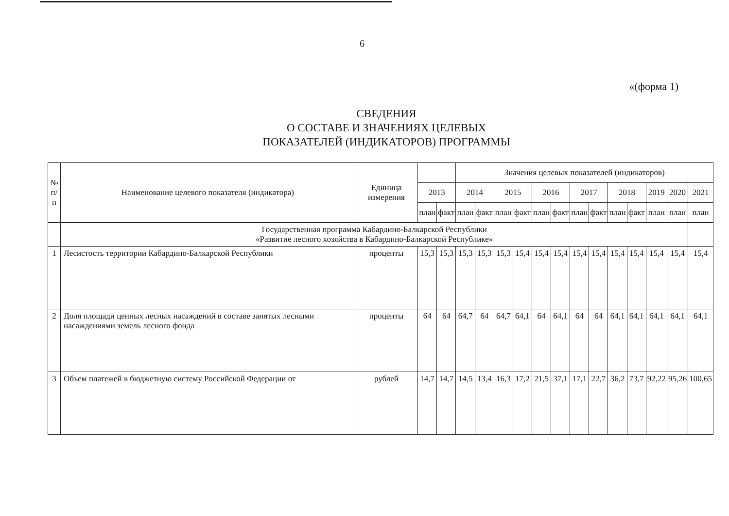6
«(форма 1)
СВЕДЕНИЯ
О СОСТАВЕ И ЗНАЧЕНИЯХ ЦЕЛЕВЫХ
ПОКАЗАТЕЛЕЙ (ИНДИКАТОРОВ) ПРОГРАММЫ
| № п/п | Наименование целевого показателя (индикатора) | Единица измерения | | | Значения целевых показателей (индикаторов) | | | | | | | | | | | | |
| --- | --- | --- | --- | --- | --- | --- | --- | --- | --- | --- | --- | --- | --- | --- | --- | --- | --- |
| | | | 2013 | | 2014 | | 2015 | | 2016 | | 2017 | | 2018 | | 2019 | 2020 | 2021 |
| | | | план | факт | план | факт | план | факт | план | факт | план | факт | план | факт | план | план | план |
| | Государственная программа Кабардино-Балкарской Республики «Развитие лесного хозяйства в Кабардино-Балкарской Республике» | | | | | | | | | | | | | | | | |
| 1 | Лесистость территории Кабардино-Балкарской Республики | проценты | 15,3 | 15,3 | 15,3 | 15,3 | 15,3 | 15,4 | 15,4 | 15,4 | 15,4 | 15,4 | 15,4 | 15,4 | 15,4 | 15,4 | 15,4 |
| 2 | Доля площади ценных лесных насаждений в составе занятых лесными насаждениями земель лесного фонда | проценты | 64 | 64 | 64,7 | 64 | 64,7 | 64,1 | 64 | 64,1 | 64 | 64 | 64,1 | 64,1 | 64,1 | 64,1 | 64,1 |
| 3 | Объем платежей в бюджетную систему Российской Федерации от | рублей | 14,7 | 14,7 | 14,5 | 13,4 | 16,3 | 17,2 | 21,5 | 37,1 | 17,1 | 22,7 | 36,2 | 73,7 | 92,22 | 95,26 | 100,65 |